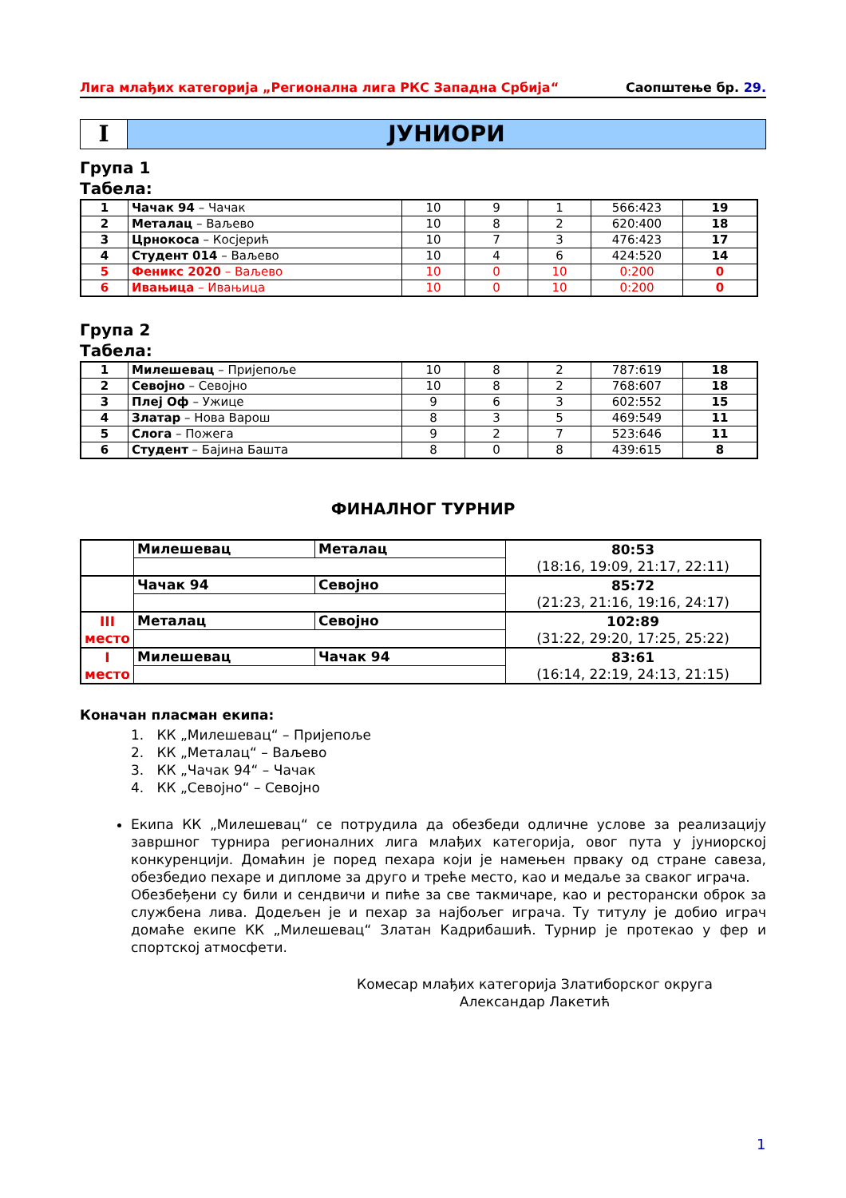Лига млађих категорија „Регионална лига РКС Западна Србија“Саопштење бр. 29.
I ЈУНИОРИ
Група 1
Табела:
| 1 | Чачак 94 – Чачак | 10 | 9 | 1 | 566:423 | 19 |
| 2 | Металац – Ваљево | 10 | 8 | 2 | 620:400 | 18 |
| 3 | Црнокоса – Косјерић | 10 | 7 | 3 | 476:423 | 17 |
| 4 | Студент 014 – Ваљево | 10 | 4 | 6 | 424:520 | 14 |
| 5 | Феникс 2020 – Ваљево | 10 | 0 | 10 | 0:200 | 0 |
| 6 | Ивањица – Ивањица | 10 | 0 | 10 | 0:200 | 0 |
Група 2
Табела:
| 1 | Милешевац – Пријепоље | 10 | 8 | 2 | 787:619 | 18 |
| 2 | Севојно – Севојно | 10 | 8 | 2 | 768:607 | 18 |
| 3 | Плеј Оф – Ужице | 9 | 6 | 3 | 602:552 | 15 |
| 4 | Златар – Нова Варош | 8 | 3 | 5 | 469:549 | 11 |
| 5 | Слога – Пожега | 9 | 2 | 7 | 523:646 | 11 |
| 6 | Студент – Бајина Башта | 8 | 0 | 8 | 439:615 | 8 |
ФИНАЛНОГ ТУРНИР
| | Милешевац | Металац | 80:53 (18:16, 19:09, 21:17, 22:11) |
| | Чачак 94 | Севојно | 85:72 (21:23, 21:16, 19:16, 24:17) |
| III место | Металац | Севојно | 102:89 (31:22, 29:20, 17:25, 25:22) |
| I место | Милешевац | Чачак 94 | 83:61 (16:14, 22:19, 24:13, 21:15) |
Коначан пласман екипа:
1. КК „Милешевац“ – Пријепоље
2. КК „Металац“ – Ваљево
3. КК „Чачак 94“ – Чачак
4. КК „Севојно“ – Севојно
Екипа КК „Милешевац“ се потрудила да обезбеди одличне услове за реализацију завршног турнира регионалних лига млађих категорија, овог пута у јуниорској конкуренцији. Домаћин је поред пехара који је намењен прваку од стране савеза, обезбедио пехаре и дипломе за друго и треће место, као и медаље за сваког играча.
Обезбеђени су били и сендвичи и пиће за све такмичаре, као и ресторански оброк за службена лива. Додељен је и пехар за најбољег играча. Ту титулу је добио играч домаће екипе КК „Милешевац“ Златан Кадрибашић. Турнир је протекао у фер и спортској атмосфети.
Комесар млађих категорија Златиборског округа
Александар Лакетић
1